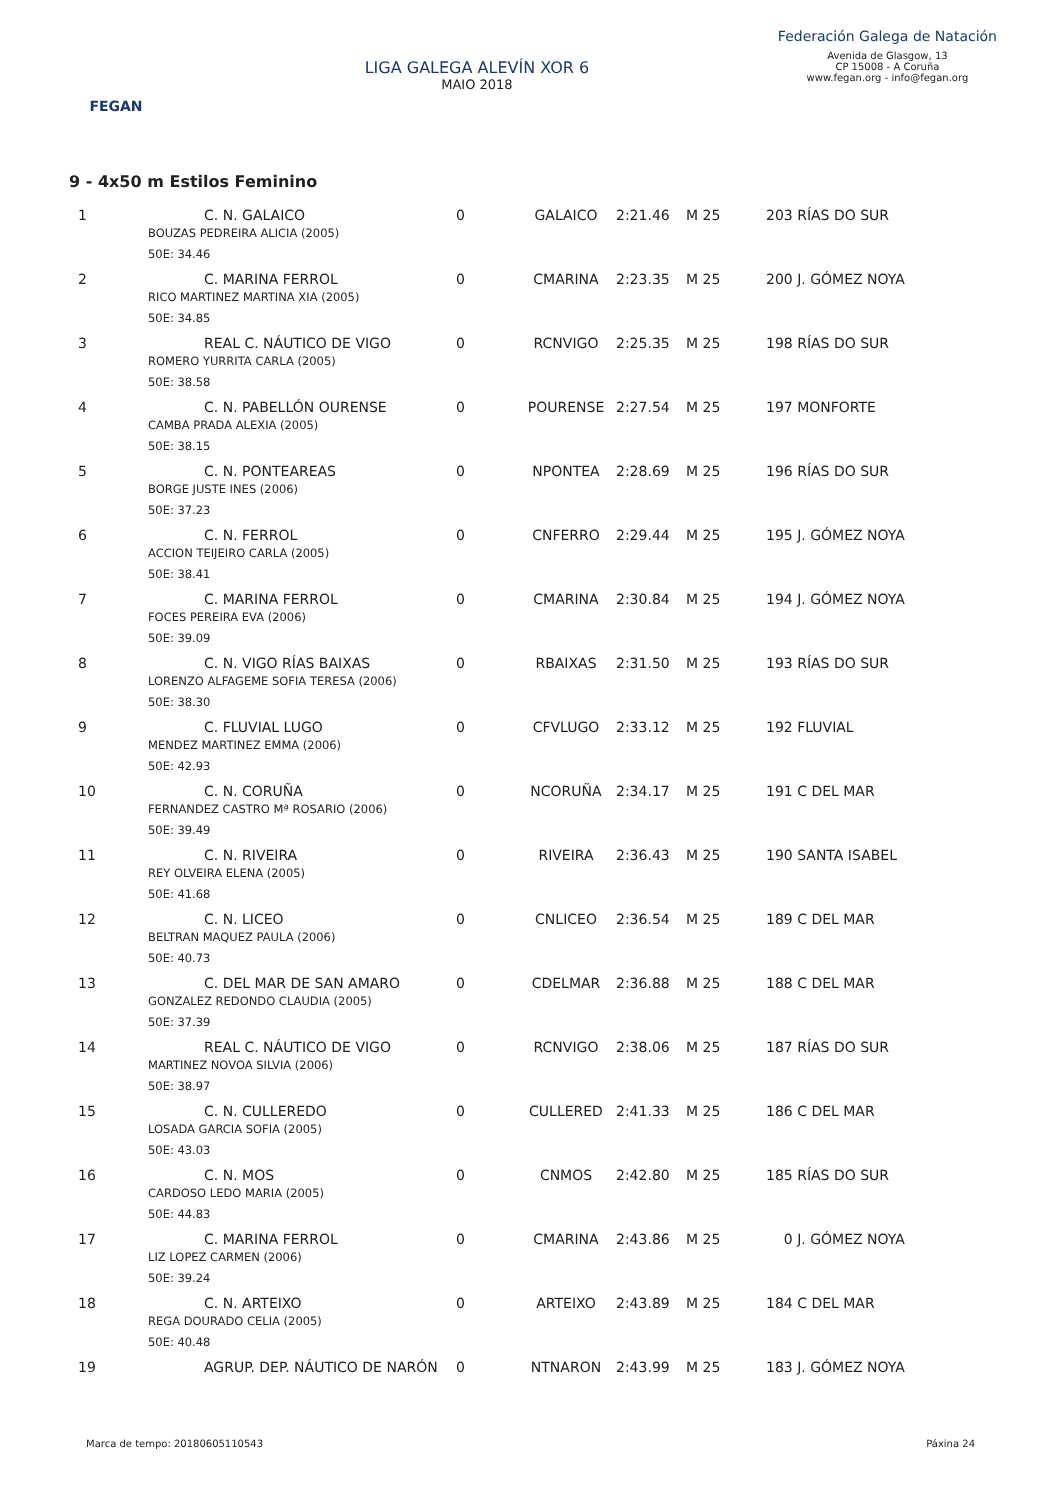FEGAN
LIGA GALEGA ALEVÍN XOR 6
MAIO 2018
Federación Galega de Natación
Avenida de Glasgow, 13
CP 15008 - A Coruña
www.fegan.org - info@fegan.org
9 - 4x50 m Estilos Feminino
| 1 | C. N. GALAICO BOUZAS PEDREIRA ALICIA (2005) 50E: 34.46 | 0 | GALAICO | 2:21.46 | M 25 | 203 RÍAS DO SUR |
| 2 | C. MARINA FERROL RICO MARTINEZ MARTINA XIA (2005) 50E: 34.85 | 0 | CMARINA | 2:23.35 | M 25 | 200 J. GÓMEZ NOYA |
| 3 | REAL C. NÁUTICO DE VIGO ROMERO YURRITA CARLA (2005) 50E: 38.58 | 0 | RCNVIGO | 2:25.35 | M 25 | 198 RÍAS DO SUR |
| 4 | C. N. PABELLÓN OURENSE CAMBA PRADA ALEXIA (2005) 50E: 38.15 | 0 | POURENSE | 2:27.54 | M 25 | 197 MONFORTE |
| 5 | C. N. PONTEAREAS BORGE JUSTE INES (2006) 50E: 37.23 | 0 | NPONTEA | 2:28.69 | M 25 | 196 RÍAS DO SUR |
| 6 | C. N. FERROL ACCION TEIJEIRO CARLA (2005) 50E: 38.41 | 0 | CNFERRO | 2:29.44 | M 25 | 195 J. GÓMEZ NOYA |
| 7 | C. MARINA FERROL FOCES PEREIRA EVA (2006) 50E: 39.09 | 0 | CMARINA | 2:30.84 | M 25 | 194 J. GÓMEZ NOYA |
| 8 | C. N. VIGO RÍAS BAIXAS LORENZO ALFAGEME SOFIA TERESA (2006) 50E: 38.30 | 0 | RBAIXAS | 2:31.50 | M 25 | 193 RÍAS DO SUR |
| 9 | C. FLUVIAL LUGO MENDEZ MARTINEZ EMMA (2006) 50E: 42.93 | 0 | CFVLUGO | 2:33.12 | M 25 | 192 FLUVIAL |
| 10 | C. N. CORUÑA FERNANDEZ CASTRO Mª ROSARIO (2006) 50E: 39.49 | 0 | NCORUÑA | 2:34.17 | M 25 | 191 C DEL MAR |
| 11 | C. N. RIVEIRA REY OLVEIRA ELENA (2005) 50E: 41.68 | 0 | RIVEIRA | 2:36.43 | M 25 | 190 SANTA ISABEL |
| 12 | C. N. LICEO BELTRAN MAQUEZ PAULA (2006) 50E: 40.73 | 0 | CNLICEO | 2:36.54 | M 25 | 189 C DEL MAR |
| 13 | C. DEL MAR DE SAN AMARO GONZALEZ REDONDO CLAUDIA (2005) 50E: 37.39 | 0 | CDELMAR | 2:36.88 | M 25 | 188 C DEL MAR |
| 14 | REAL C. NÁUTICO DE VIGO MARTINEZ NOVOA SILVIA (2006) 50E: 38.97 | 0 | RCNVIGO | 2:38.06 | M 25 | 187 RÍAS DO SUR |
| 15 | C. N. CULLEREDO LOSADA GARCIA SOFIA (2005) 50E: 43.03 | 0 | CULLERED | 2:41.33 | M 25 | 186 C DEL MAR |
| 16 | C. N. MOS CARDOSO LEDO MARIA (2005) 50E: 44.83 | 0 | CNMOS | 2:42.80 | M 25 | 185 RÍAS DO SUR |
| 17 | C. MARINA FERROL LIZ LOPEZ CARMEN (2006) 50E: 39.24 | 0 | CMARINA | 2:43.86 | M 25 | 0 J. GÓMEZ NOYA |
| 18 | C. N. ARTEIXO REGA DOURADO CELIA (2005) 50E: 40.48 | 0 | ARTEIXO | 2:43.89 | M 25 | 184 C DEL MAR |
| 19 | AGRUP. DEP. NÁUTICO DE NARÓN | 0 | NTNARON | 2:43.99 | M 25 | 183 J. GÓMEZ NOYA |
Marca de tempo: 20180605110543 Páxina 24